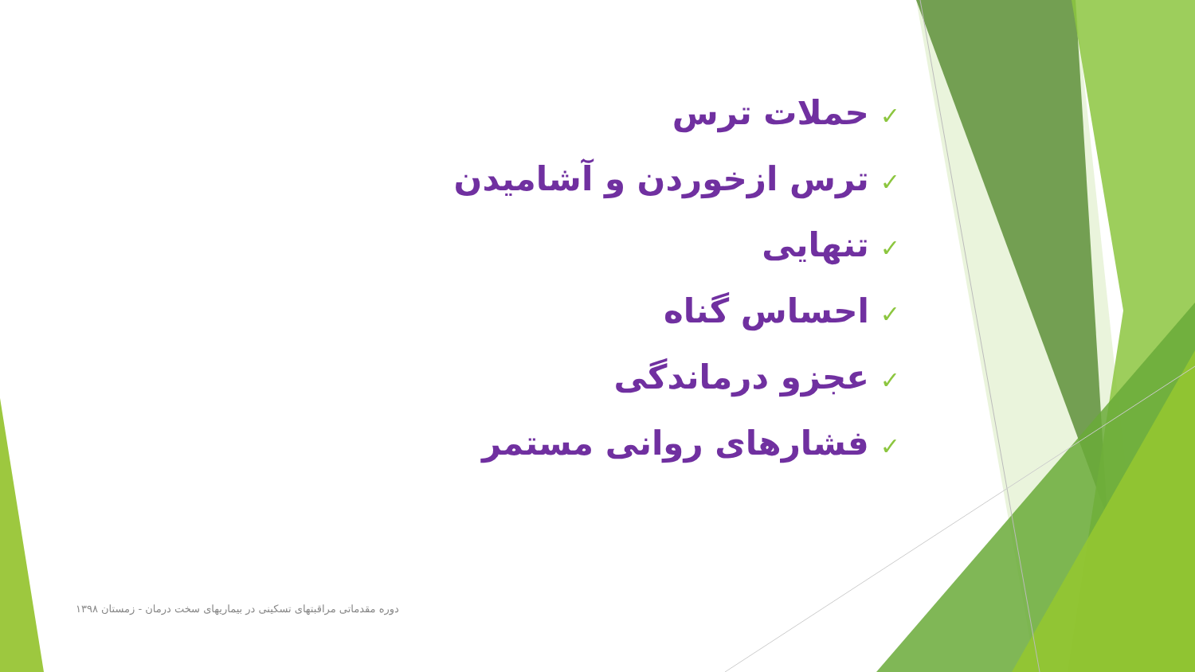✓حملات ترس
✓ترس ازخوردن و آشامیدن
✓تنهایی
✓احساس گناه
✓عجزو درماندگی
✓فشارهای روانی مستمر
دوره مقدماتی مراقبتهای تسکینی در بیماریهای سخت درمان - زمستان ۱۳۹۸